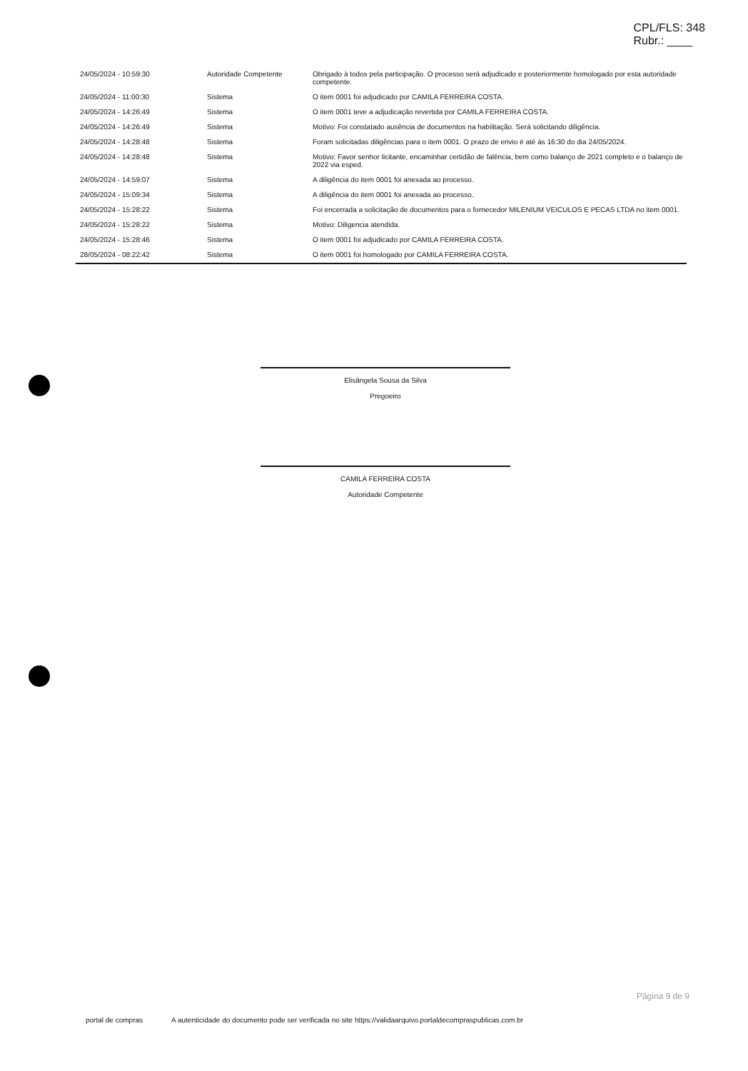CPL/FLS: 348
Rubr.: ____
| 24/05/2024 - 10:59:30 | Autoridade Competente | Obrigado à todos pela participação. O processo será adjudicado e posteriormente homologado por esta autoridade competente. |
| 24/05/2024 - 11:00:30 | Sistema | O item 0001 foi adjudicado por CAMILA FERREIRA COSTA. |
| 24/05/2024 - 14:26:49 | Sistema | O item 0001 teve a adjudicação revertida por CAMILA FERREIRA COSTA. |
| 24/05/2024 - 14:26:49 | Sistema | Motivo: Foi constatado ausência de documentos na habilitação. Será solicitando diligência. |
| 24/05/2024 - 14:28:48 | Sistema | Foram solicitadas diligências para o item 0001. O prazo de envio é até às 16:30 do dia 24/05/2024. |
| 24/05/2024 - 14:28:48 | Sistema | Motivo: Favor senhor licitante, encaminhar certidão de falência, bem como balanço de 2021 completo e o balanço de 2022 via esped. |
| 24/05/2024 - 14:59:07 | Sistema | A diligência do item 0001 foi anexada ao processo. |
| 24/05/2024 - 15:09:34 | Sistema | A diligência do item 0001 foi anexada ao processo. |
| 24/05/2024 - 15:28:22 | Sistema | Foi encerrada a solicitação de documentos para o fornecedor MILENIUM VEICULOS E PECAS LTDA no item 0001. |
| 24/05/2024 - 15:28:22 | Sistema | Motivo: Diligencia atendida. |
| 24/05/2024 - 15:28:46 | Sistema | O item 0001 foi adjudicado por CAMILA FERREIRA COSTA. |
| 28/05/2024 - 08:22:42 | Sistema | O item 0001 foi homologado por CAMILA FERREIRA COSTA. |
Elisângela Sousa da Silva
Pregoeiro
CAMILA FERREIRA COSTA
Autoridade Competente
Página 9 de 9
portal de compras A autenticidade do documento pode ser verificada no site https://validaarquivo.portaldecompraspublicas.com.br